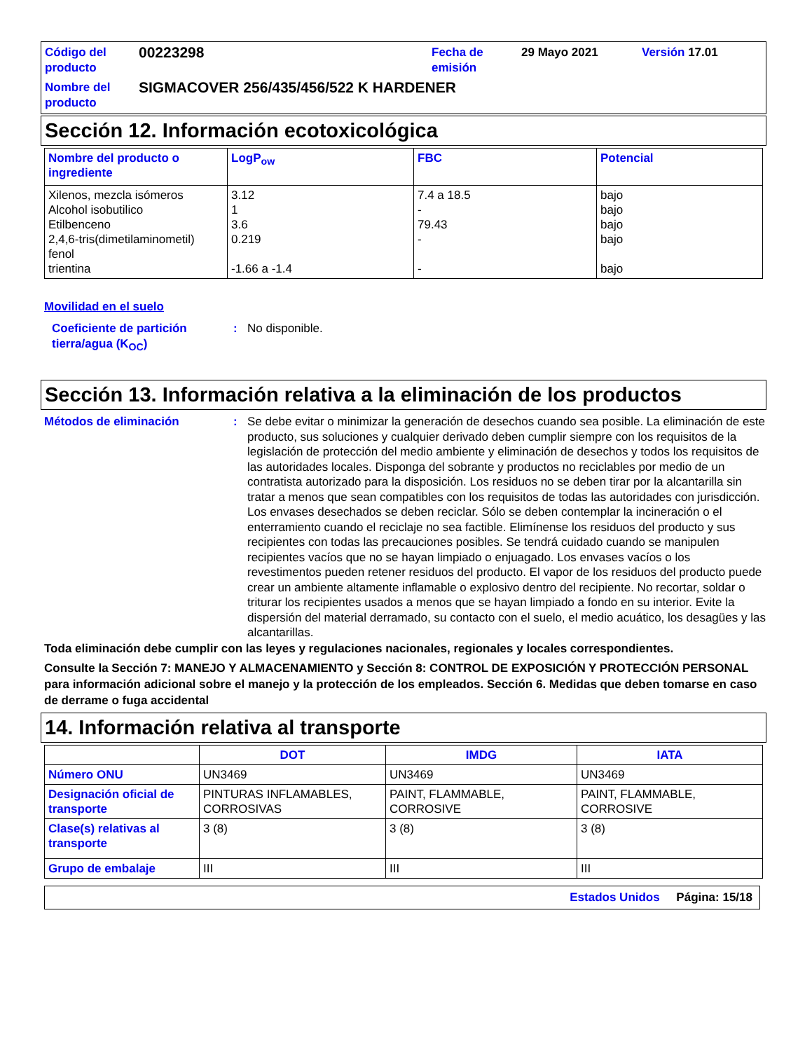Código del producto
00223298
Fecha de emisión
29 Mayo 2021
Versión 17.01
Nombre del producto
SIGMACOVER 256/435/456/522 K HARDENER
Sección 12. Información ecotoxicológica
| Nombre del producto o ingrediente | LogP<sub>ow</sub> | FBC | Potencial |
| --- | --- | --- | --- |
| Xilenos, mezcla isómeros Alcohol isobutilico Etilbenceno 2,4,6-tris(dimetilaminometil) fenol trientina | 3.12 1 3.6 0.219 -1.66 a -1.4 | 7.4 a 18.5 - 79.43 - - | bajo bajo bajo bajo bajo |
Movilidad en el suelo
Coeficiente de partición tierra/agua (K<sub>OC</sub>)
:
No disponible.
Sección 13. Información relativa a la eliminación de los productos
Métodos de eliminación
:
Se debe evitar o minimizar la generación de desechos cuando sea posible. La eliminación de este producto, sus soluciones y cualquier derivado deben cumplir siempre con los requisitos de la legislación de protección del medio ambiente y eliminación de desechos y todos los requisitos de las autoridades locales. Disponga del sobrante y productos no reciclables por medio de un contratista autorizado para la disposición. Los residuos no se deben tirar por la alcantarilla sin tratar a menos que sean compatibles con los requisitos de todas las autoridades con jurisdicción. Los envases desechados se deben reciclar. Sólo se deben contemplar la incineración o el enterramiento cuando el reciclaje no sea factible. Elimínense los residuos del producto y sus recipientes con todas las precauciones posibles. Se tendrá cuidado cuando se manipulen recipientes vacíos que no se hayan limpiado o enjuagado. Los envases vacíos o los revestimentos pueden retener residuos del producto. El vapor de los residuos del producto puede crear un ambiente altamente inflamable o explosivo dentro del recipiente. No recortar, soldar o triturar los recipientes usados a menos que se hayan limpiado a fondo en su interior. Evite la dispersión del material derramado, su contacto con el suelo, el medio acuático, los desagües y las alcantarillas.
Toda eliminación debe cumplir con las leyes y regulaciones nacionales, regionales y locales correspondientes.
Consulte la Sección 7: MANEJO Y ALMACENAMIENTO y Sección 8: CONTROL DE EXPOSICIÓN Y PROTECCIÓN PERSONAL para información adicional sobre el manejo y la protección de los empleados. Sección 6. Medidas que deben tomarse en caso de derrame o fuga accidental
14. Información relativa al transporte
| | DOT | IMDG | IATA |
| --- | --- | --- | --- |
| Número ONU | UN3469 | UN3469 | UN3469 |
| Designación oficial de transporte | PINTURAS INFLAMABLES, CORROSIVAS | PAINT, FLAMMABLE, CORROSIVE | PAINT, FLAMMABLE, CORROSIVE |
| Clase(s) relativas al transporte | 3 (8) | 3 (8) | 3 (8) |
| Grupo de embalaje | III | III | III |
Estados Unidos Página: 15/18